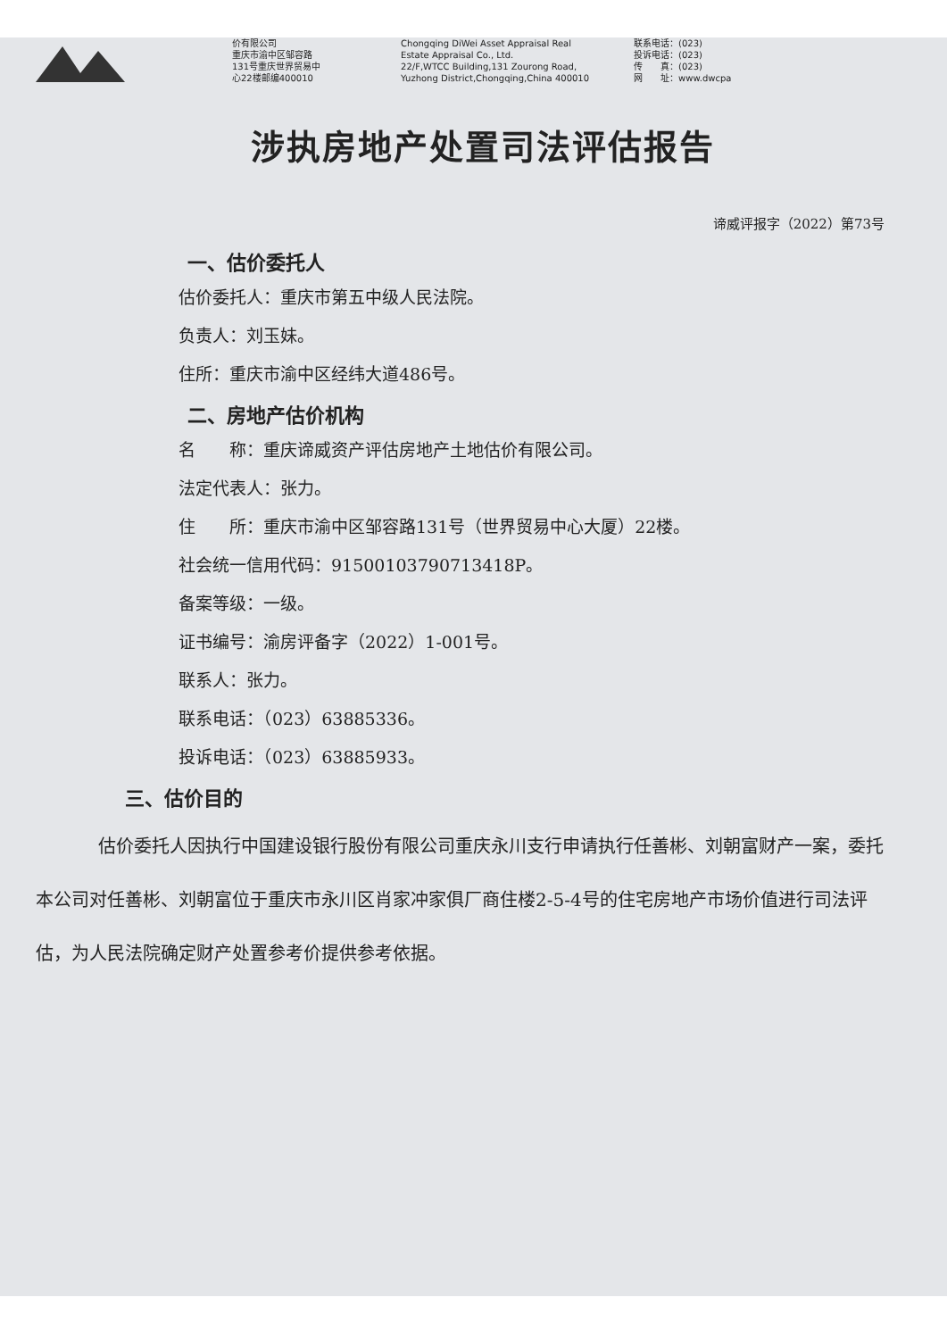价有限公司
重庆市渝中区邹容路
131号重庆世界贸易中
心22楼邮编400010
Chongqing DiWei Asset Appraisal Real
Estate Appraisal Co., Ltd.
22/F,WTCC Building,131 Zourong Road,
Yuzhong District,Chongqing,China 400010
联系电话：(023)
投诉电话：(023)
传　　真：(023)
网　　址：www.dwcpa
涉执房地产处置司法评估报告
谛威评报字（2022）第73号
一、估价委托人
估价委托人：重庆市第五中级人民法院。
负责人：刘玉妹。
住所：重庆市渝中区经纬大道486号。
二、房地产估价机构
名　　称：重庆谛威资产评估房地产土地估价有限公司。
法定代表人：张力。
住　　所：重庆市渝中区邹容路131号（世界贸易中心大厦）22楼。
社会统一信用代码：91500103790713418P。
备案等级：一级。
证书编号：渝房评备字（2022）1-001号。
联系人：张力。
联系电话：（023）63885336。
投诉电话：（023）63885933。
三、估价目的
估价委托人因执行中国建设银行股份有限公司重庆永川支行申请执行任善彬、刘朝富财产一案，委托本公司对任善彬、刘朝富位于重庆市永川区肖家冲家俱厂商住楼2-5-4号的住宅房地产市场价值进行司法评估，为人民法院确定财产处置参考价提供参考依据。